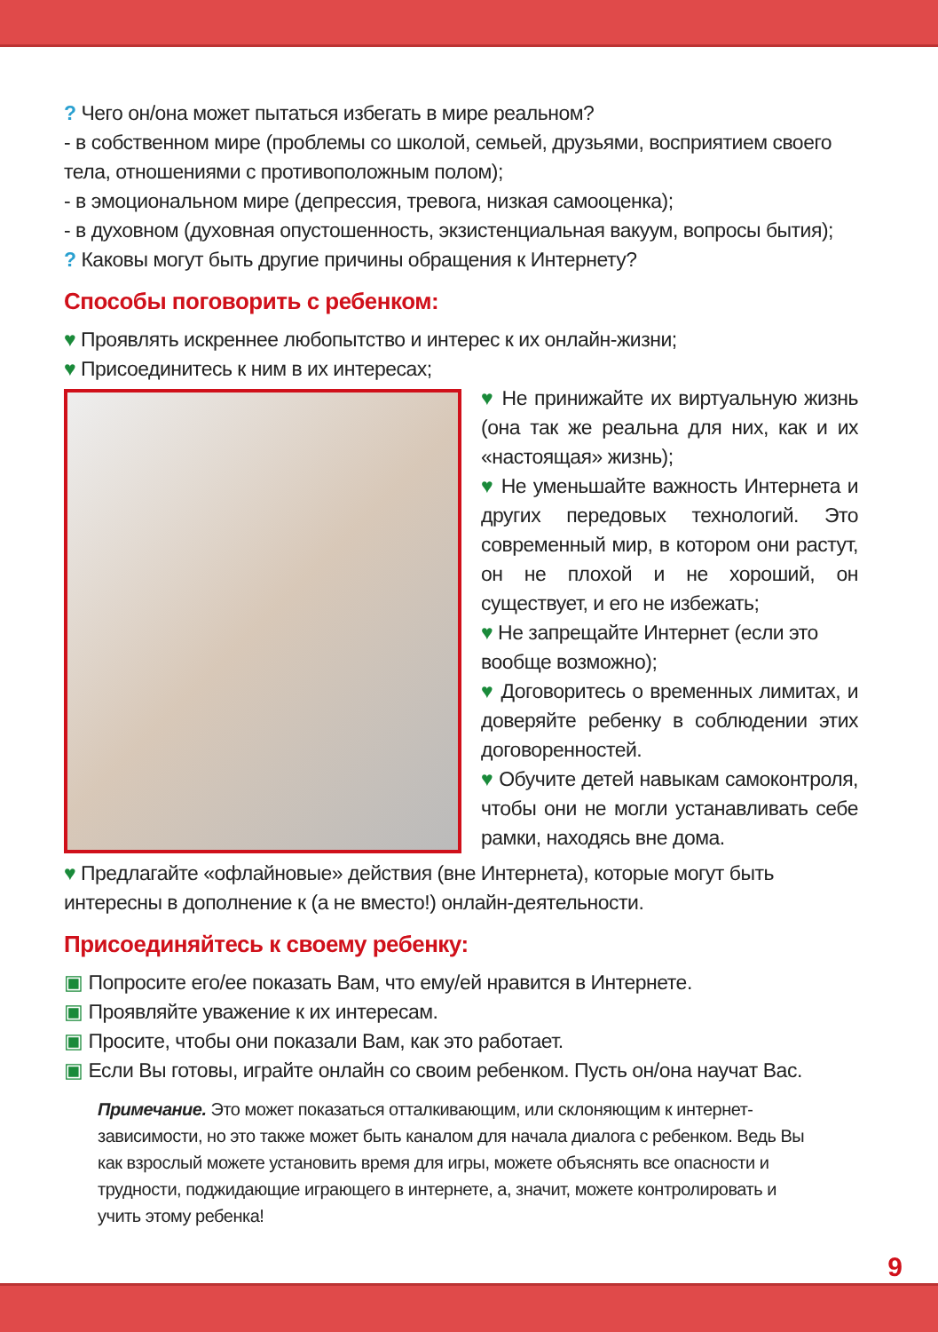? Чего он/она может пытаться избегать в мире реальном?
- в собственном мире (проблемы со школой, семьей, друзьями, восприятием своего тела, отношениями с противоположным полом);
- в эмоциональном мире (депрессия, тревога, низкая самооценка);
- в духовном (духовная опустошенность, экзистенциальная вакуум, вопросы бытия);
? Каковы могут быть другие причины обращения к Интернету?
Способы поговорить с ребенком:
♥ Проявлять искреннее любопытство и интерес к их онлайн-жизни;
♥ Присоединитесь к ним в их интересах;
♥ Не принижайте их виртуальную жизнь (она так же реальна для них, как и их «настоящая» жизнь);
♥ Не уменьшайте важность Интернета и других передовых технологий. Это современный мир, в котором они растут, он не плохой и не хороший, он существует, и его не избежать;
♥ Не запрещайте Интернет (если это вообще возможно);
♥ Договоритесь о временных лимитах, и доверяйте ребенку в соблюдении этих договоренностей.
♥ Обучите детей навыкам самоконтроля, чтобы они не могли устанавливать себе рамки, находясь вне дома.
♥ Предлагайте «офлайновые» действия (вне Интернета), которые могут быть интересны в дополнение к (а не вместо!) онлайн-деятельности.
Присоединяйтесь к своему ребенку:
▣ Попросите его/ее показать Вам, что ему/ей нравится в Интернете.
▣ Проявляйте уважение к их интересам.
▣ Просите, чтобы они показали Вам, как это работает.
▣ Если Вы готовы, играйте онлайн со своим ребенком. Пусть он/она научат Вас.
Примечание. Это может показаться отталкивающим, или склоняющим к интернет-зависимости, но это также может быть каналом для начала диалога с ребенком. Ведь Вы как взрослый можете установить время для игры, можете объяснять все опасности и трудности, поджидающие играющего в интернете, а, значит, можете контролировать и учить этому ребенка!
9